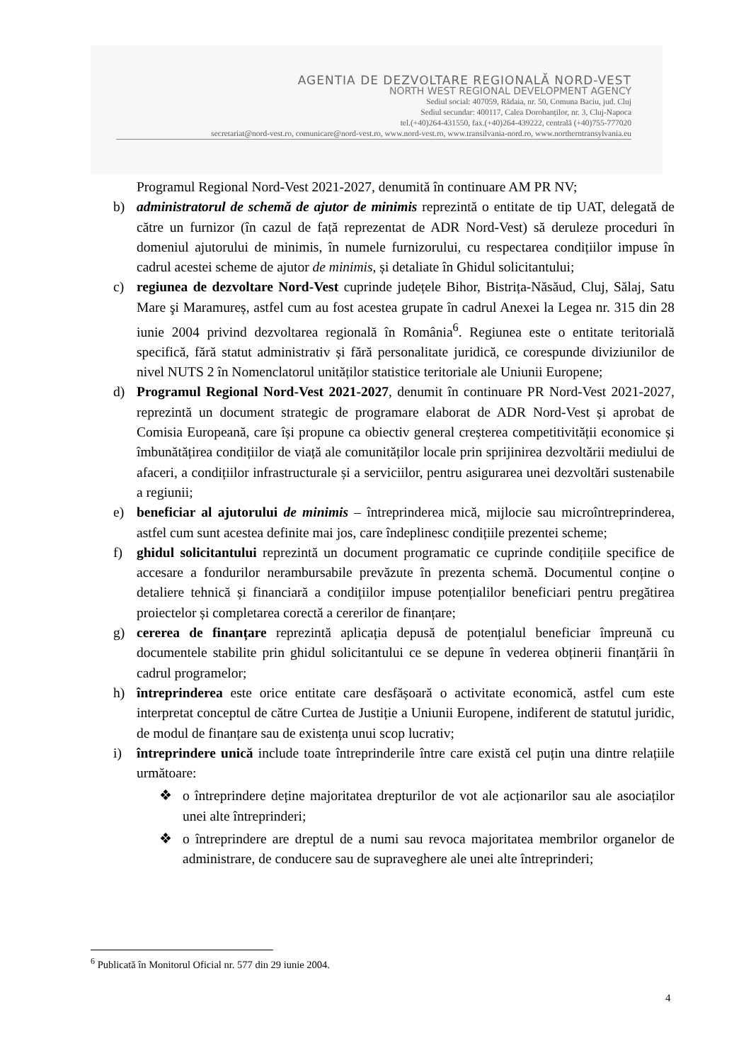AGENTIA DE DEZVOLTARE REGIONALĂ NORD-VEST
NORTH WEST REGIONAL DEVELOPMENT AGENCY
Sediul social: 407059, Rădaia, nr. 50, Comuna Baciu, jud. Cluj
Sediul secundar: 400117, Calea Dorobanților, nr. 3, Cluj-Napoca
tel.(+40)264-431550, fax.(+40)264-439222, centrală (+40)755-777020
secretariat@nord-vest.ro, comunicare@nord-vest.ro, www.nord-vest.ro, www.transilvania-nord.ro, www.northerntransylvania.eu
Programul Regional Nord-Vest 2021-2027, denumită în continuare AM PR NV;
b) administratorul de schemă de ajutor de minimis reprezintă o entitate de tip UAT, delegată de către un furnizor (în cazul de față reprezentat de ADR Nord-Vest) să deruleze proceduri în domeniul ajutorului de minimis, în numele furnizorului, cu respectarea condițiilor impuse în cadrul acestei scheme de ajutor de minimis, și detaliate în Ghidul solicitantului;
c) regiunea de dezvoltare Nord-Vest cuprinde județele Bihor, Bistrița-Năsăud, Cluj, Sălaj, Satu Mare şi Maramureș, astfel cum au fost acestea grupate în cadrul Anexei la Legea nr. 315 din 28 iunie 2004 privind dezvoltarea regională în România<sup>6</sup>. Regiunea este o entitate teritorială specifică, fără statut administrativ și fără personalitate juridică, ce corespunde diviziunilor de nivel NUTS 2 în Nomenclatorul unităților statistice teritoriale ale Uniunii Europene;
d) Programul Regional Nord-Vest 2021-2027, denumit în continuare PR Nord-Vest 2021-2027, reprezintă un document strategic de programare elaborat de ADR Nord-Vest și aprobat de Comisia Europeană, care își propune ca obiectiv general creșterea competitivității economice și îmbunătățirea condițiilor de viață ale comunităților locale prin sprijinirea dezvoltării mediului de afaceri, a condițiilor infrastructurale și a serviciilor, pentru asigurarea unei dezvoltări sustenabile a regiunii;
e) beneficiar al ajutorului de minimis – întreprinderea mică, mijlocie sau microîntreprinderea, astfel cum sunt acestea definite mai jos, care îndeplinesc condițiile prezentei scheme;
f) ghidul solicitantului reprezintă un document programatic ce cuprinde condițiile specifice de accesare a fondurilor nerambursabile prevăzute în prezenta schemă. Documentul conține o detaliere tehnică și financiară a condițiilor impuse potențialilor beneficiari pentru pregătirea proiectelor și completarea corectă a cererilor de finanțare;
g) cererea de finanțare reprezintă aplicația depusă de potențialul beneficiar împreună cu documentele stabilite prin ghidul solicitantului ce se depune în vederea obținerii finanțării în cadrul programelor;
h) întreprinderea este orice entitate care desfășoară o activitate economică, astfel cum este interpretat conceptul de către Curtea de Justiție a Uniunii Europene, indiferent de statutul juridic, de modul de finanțare sau de existența unui scop lucrativ;
i) întreprindere unică include toate întreprinderile între care există cel puțin una dintre relațiile următoare:
❖ o întreprindere deține majoritatea drepturilor de vot ale acționarilor sau ale asociaților unei alte întreprinderi;
❖ o întreprindere are dreptul de a numi sau revoca majoritatea membrilor organelor de administrare, de conducere sau de supraveghere ale unei alte întreprinderi;
<sup>6</sup> Publicată în Monitorul Oficial nr. 577 din 29 iunie 2004.
4